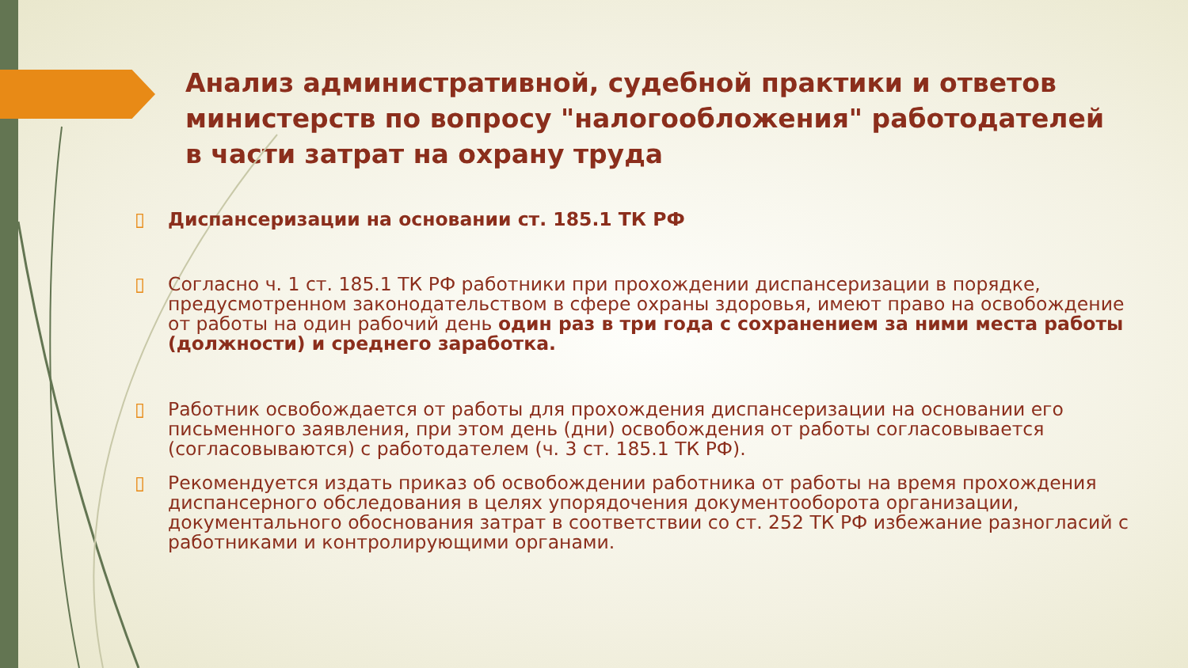Анализ административной, судебной практики и ответов министерств по вопросу "налогообложения" работодателей в части затрат на охрану труда
▯ Диспансеризации на основании ст. 185.1 ТК РФ
▯ Согласно ч. 1 ст. 185.1 ТК РФ работники при прохождении диспансеризации в порядке, предусмотренном законодательством в сфере охраны здоровья, имеют право на освобождение от работы на один рабочий день один раз в три года с сохранением за ними места работы (должности) и среднего заработка.
▯ Работник освобождается от работы для прохождения диспансеризации на основании его письменного заявления, при этом день (дни) освобождения от работы согласовывается (согласовываются) с работодателем (ч. 3 ст. 185.1 ТК РФ).
▯ Рекомендуется издать приказ об освобождении работника от работы на время прохождения диспансерного обследования в целях упорядочения документооборота организации, документального обоснования затрат в соответствии со ст. 252 ТК РФ избежание разногласий с работниками и контролирующими органами.